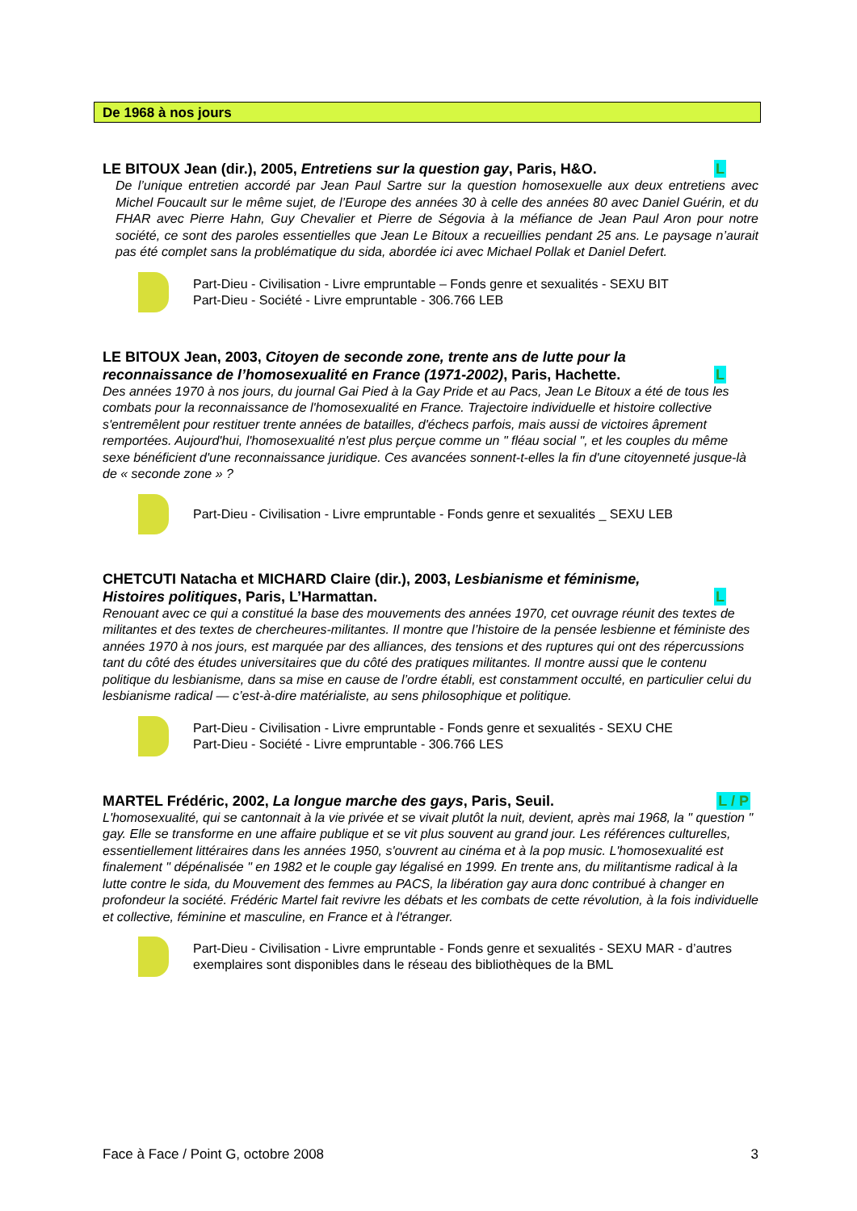De 1968 à nos jours
LE BITOUX Jean (dir.), 2005, Entretiens sur la question gay, Paris, H&O.
L
De l’unique entretien accordé par Jean Paul Sartre sur la question homosexuelle aux deux entretiens avec Michel Foucault sur le même sujet, de l’Europe des années 30 à celle des années 80 avec Daniel Guérin, et du FHAR avec Pierre Hahn, Guy Chevalier et Pierre de Ségovia à la méfiance de Jean Paul Aron pour notre société, ce sont des paroles essentielles que Jean Le Bitoux a recueillies pendant 25 ans. Le paysage n’aurait pas été complet sans la problématique du sida, abordée ici avec Michael Pollak et Daniel Defert.
Part-Dieu - Civilisation - Livre empruntable – Fonds genre et sexualités - SEXU BIT
Part-Dieu - Société - Livre empruntable - 306.766 LEB
LE BITOUX Jean, 2003, Citoyen de seconde zone, trente ans de lutte pour la reconnaissance de l’homosexualité en France (1971-2002), Paris, Hachette.
L
Des années 1970 à nos jours, du journal Gai Pied à la Gay Pride et au Pacs, Jean Le Bitoux a été de tous les combats pour la reconnaissance de l'homosexualité en France. Trajectoire individuelle et histoire collective s'entremêlent pour restituer trente années de batailles, d'échecs parfois, mais aussi de victoires âprement remportées. Aujourd'hui, l'homosexualité n'est plus perçue comme un " fléau social ", et les couples du même sexe bénéficient d'une reconnaissance juridique. Ces avancées sonnent-t-elles la fin d'une citoyenneté jusque-là de « seconde zone » ?
Part-Dieu - Civilisation - Livre empruntable - Fonds genre et sexualités _ SEXU LEB
CHETCUTI Natacha et MICHARD Claire (dir.), 2003, Lesbianisme et féminisme, Histoires politiques, Paris, L’Harmattan.
L
Renouant avec ce qui a constitué la base des mouvements des années 1970, cet ouvrage réunit des textes de militantes et des textes de chercheures-militantes. Il montre que l’histoire de la pensée lesbienne et féministe des années 1970 à nos jours, est marquée par des alliances, des tensions et des ruptures qui ont des répercussions tant du côté des études universitaires que du côté des pratiques militantes. Il montre aussi que le contenu politique du lesbianisme, dans sa mise en cause de l’ordre établi, est constamment occulté, en particulier celui du lesbianisme radical — c’est-à-dire matérialiste, au sens philosophique et politique.
Part-Dieu - Civilisation - Livre empruntable - Fonds genre et sexualités - SEXU CHE
Part-Dieu - Société - Livre empruntable - 306.766 LES
MARTEL Frédéric, 2002, La longue marche des gays, Paris, Seuil.
L / P
L'homosexualité, qui se cantonnait à la vie privée et se vivait plutôt la nuit, devient, après mai 1968, la " question " gay. Elle se transforme en une affaire publique et se vit plus souvent au grand jour. Les références culturelles, essentiellement littéraires dans les années 1950, s'ouvrent au cinéma et à la pop music. L'homosexualité est finalement " dépénalisée " en 1982 et le couple gay légalisé en 1999. En trente ans, du militantisme radical à la lutte contre le sida, du Mouvement des femmes au PACS, la libération gay aura donc contribué à changer en profondeur la société. Frédéric Martel fait revivre les débats et les combats de cette révolution, à la fois individuelle et collective, féminine et masculine, en France et à l'étranger.
Part-Dieu - Civilisation - Livre empruntable - Fonds genre et sexualités - SEXU MAR - d’autres exemplaires sont disponibles dans le réseau des bibliothèques de la BML
Face à Face / Point G, octobre 2008 3